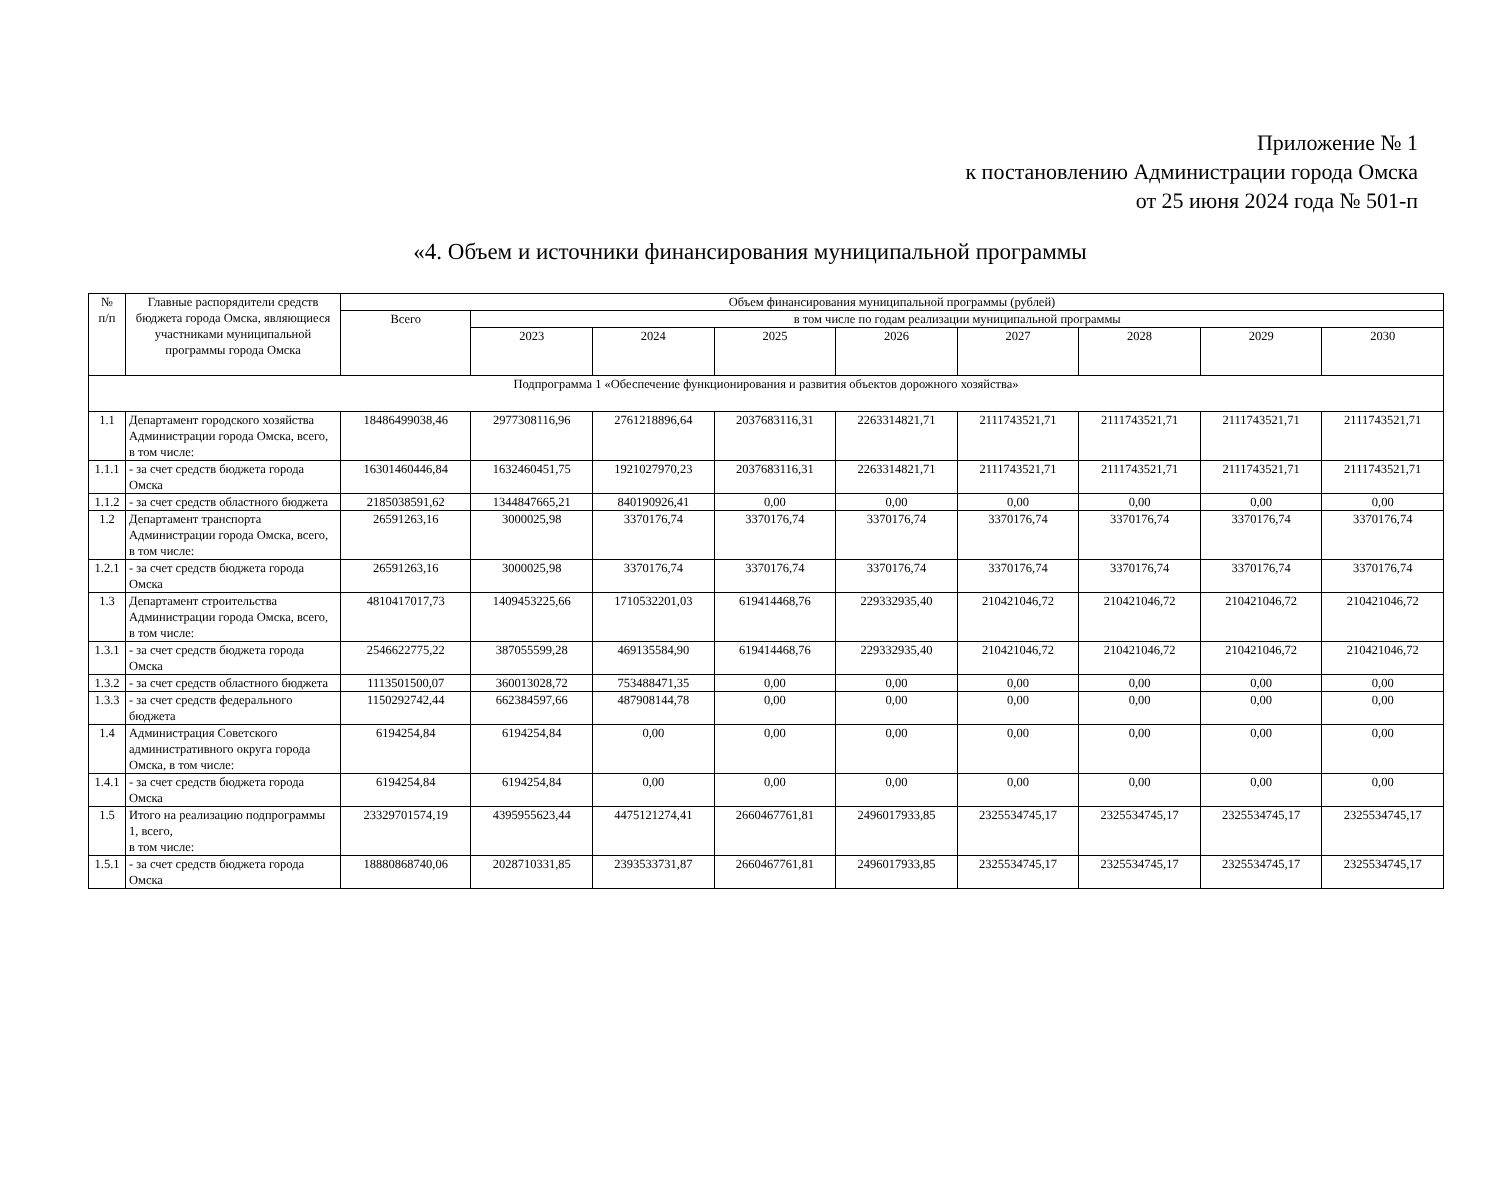Приложение № 1
к постановлению Администрации города Омска
от 25 июня 2024 года № 501-п
«4. Объем и источники финансирования муниципальной программы
| № п/п | Главные распорядители средств бюджета города Омска, являющиеся участниками муниципальной программы города Омска | Объем финансирования муниципальной программы (рублей) | | | | | | | | |
| --- | --- | --- | --- | --- | --- | --- | --- | --- | --- | --- |
| | | Всего | в том числе по годам реализации муниципальной программы | | | | | | | |
| | | | 2023 | 2024 | 2025 | 2026 | 2027 | 2028 | 2029 | 2030 |
| Подпрограмма 1 «Обеспечение функционирования и развития объектов дорожного хозяйства» | | | | | | | | | | |
| 1.1 | Департамент городского хозяйства Администрации города Омска, всего, в том числе: | 18486499038,46 | 2977308116,96 | 2761218896,64 | 2037683116,31 | 2263314821,71 | 2111743521,71 | 2111743521,71 | 2111743521,71 | 2111743521,71 |
| 1.1.1 | - за счет средств бюджета города Омска | 16301460446,84 | 1632460451,75 | 1921027970,23 | 2037683116,31 | 2263314821,71 | 2111743521,71 | 2111743521,71 | 2111743521,71 | 2111743521,71 |
| 1.1.2 | - за счет средств областного бюджета | 2185038591,62 | 1344847665,21 | 840190926,41 | 0,00 | 0,00 | 0,00 | 0,00 | 0,00 | 0,00 |
| 1.2 | Департамент транспорта Администрации города Омска, всего, в том числе: | 26591263,16 | 3000025,98 | 3370176,74 | 3370176,74 | 3370176,74 | 3370176,74 | 3370176,74 | 3370176,74 | 3370176,74 |
| 1.2.1 | - за счет средств бюджета города Омска | 26591263,16 | 3000025,98 | 3370176,74 | 3370176,74 | 3370176,74 | 3370176,74 | 3370176,74 | 3370176,74 | 3370176,74 |
| 1.3 | Департамент строительства Администрации города Омска, всего, в том числе: | 4810417017,73 | 1409453225,66 | 1710532201,03 | 619414468,76 | 229332935,40 | 210421046,72 | 210421046,72 | 210421046,72 | 210421046,72 |
| 1.3.1 | - за счет средств бюджета города Омска | 2546622775,22 | 387055599,28 | 469135584,90 | 619414468,76 | 229332935,40 | 210421046,72 | 210421046,72 | 210421046,72 | 210421046,72 |
| 1.3.2 | - за счет средств областного бюджета | 1113501500,07 | 360013028,72 | 753488471,35 | 0,00 | 0,00 | 0,00 | 0,00 | 0,00 | 0,00 |
| 1.3.3 | - за счет средств федерального бюджета | 1150292742,44 | 662384597,66 | 487908144,78 | 0,00 | 0,00 | 0,00 | 0,00 | 0,00 | 0,00 |
| 1.4 | Администрация Советского административного округа города Омска, в том числе: | 6194254,84 | 6194254,84 | 0,00 | 0,00 | 0,00 | 0,00 | 0,00 | 0,00 | 0,00 |
| 1.4.1 | - за счет средств бюджета города Омска | 6194254,84 | 6194254,84 | 0,00 | 0,00 | 0,00 | 0,00 | 0,00 | 0,00 | 0,00 |
| 1.5 | Итого на реализацию подпрограммы 1, всего, в том числе: | 23329701574,19 | 4395955623,44 | 4475121274,41 | 2660467761,81 | 2496017933,85 | 2325534745,17 | 2325534745,17 | 2325534745,17 | 2325534745,17 |
| 1.5.1 | - за счет средств бюджета города Омска | 18880868740,06 | 2028710331,85 | 2393533731,87 | 2660467761,81 | 2496017933,85 | 2325534745,17 | 2325534745,17 | 2325534745,17 | 2325534745,17 |